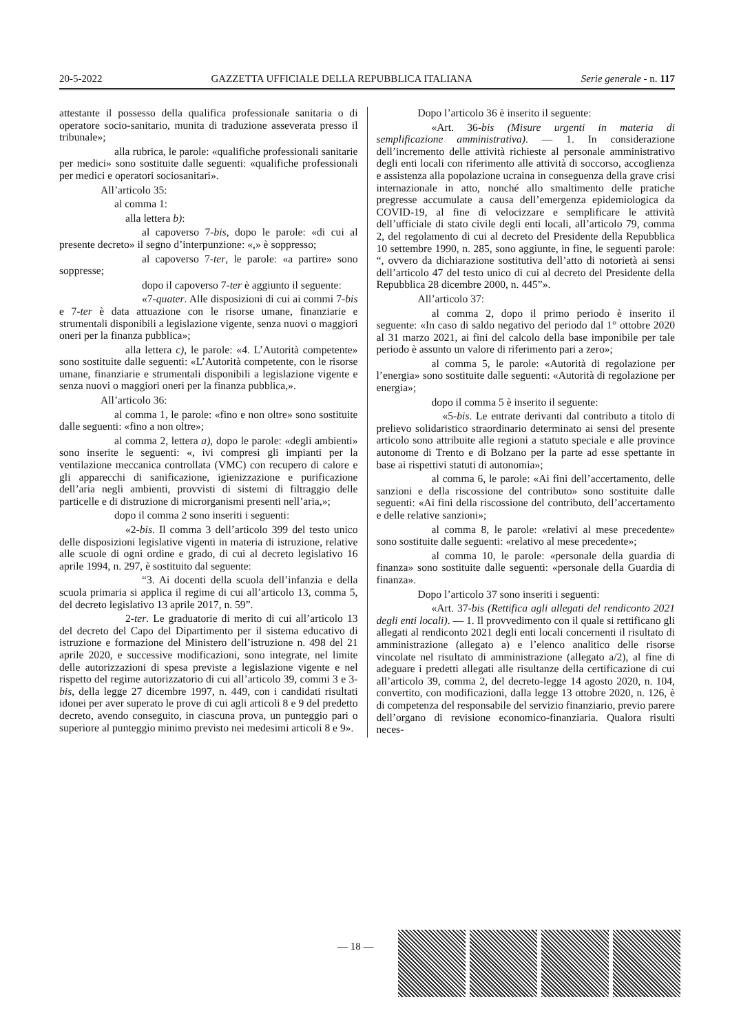20-5-2022 GAZZETTA UFFICIALE DELLA REPUBBLICA ITALIANA Serie generale - n. 117
attestante il possesso della qualifica professionale sanitaria o di operatore socio-sanitario, munita di traduzione asseverata presso il tribunale»;
alla rubrica, le parole: «qualifiche professionali sanitarie per medici» sono sostituite dalle seguenti: «qualifiche professionali per medici e operatori sociosanitari».
All’articolo 35:
al comma 1:
alla lettera b):
al capoverso 7-bis, dopo le parole: «di cui al presente decreto» il segno d’interpunzione: «,» è soppresso;
al capoverso 7-ter, le parole: «a partire» sono soppresse;
dopo il capoverso 7-ter è aggiunto il seguente:
«7-quater. Alle disposizioni di cui ai commi 7-bis e 7-ter è data attuazione con le risorse umane, finanziarie e strumentali disponibili a legislazione vigente, senza nuovi o maggiori oneri per la finanza pubblica»;
alla lettera c), le parole: «4. L’Autorità competente» sono sostituite dalle seguenti: «L’Autorità competente, con le risorse umane, finanziarie e strumentali disponibili a legislazione vigente e senza nuovi o maggiori oneri per la finanza pubblica,».
All’articolo 36:
al comma 1, le parole: «fino e non oltre» sono sostituite dalle seguenti: «fino a non oltre»;
al comma 2, lettera a), dopo le parole: «degli ambienti» sono inserite le seguenti: «, ivi compresi gli impianti per la ventilazione meccanica controllata (VMC) con recupero di calore e gli apparecchi di sanificazione, igienizzazione e purificazione dell’aria negli ambienti, provvisti di sistemi di filtraggio delle particelle e di distruzione di microrganismi presenti nell’aria,»;
dopo il comma 2 sono inseriti i seguenti:
«2-bis. Il comma 3 dell’articolo 399 del testo unico delle disposizioni legislative vigenti in materia di istruzione, relative alle scuole di ogni ordine e grado, di cui al decreto legislativo 16 aprile 1994, n. 297, è sostituito dal seguente:
“3. Ai docenti della scuola dell’infanzia e della scuola primaria si applica il regime di cui all’articolo 13, comma 5, del decreto legislativo 13 aprile 2017, n. 59”.
2-ter. Le graduatorie di merito di cui all’articolo 13 del decreto del Capo del Dipartimento per il sistema educativo di istruzione e formazione del Ministero dell’istruzione n. 498 del 21 aprile 2020, e successive modificazioni, sono integrate, nel limite delle autorizzazioni di spesa previste a legislazione vigente e nel rispetto del regime autorizzatorio di cui all’articolo 39, commi 3 e 3-bis, della legge 27 dicembre 1997, n. 449, con i candidati risultati idonei per aver superato le prove di cui agli articoli 8 e 9 del predetto decreto, avendo conseguito, in ciascuna prova, un punteggio pari o superiore al punteggio minimo previsto nei medesimi articoli 8 e 9».
Dopo l’articolo 36 è inserito il seguente:
«Art. 36-bis (Misure urgenti in materia di semplificazione amministrativa). — 1. In considerazione dell’incremento delle attività richieste al personale amministrativo degli enti locali con riferimento alle attività di soccorso, accoglienza e assistenza alla popolazione ucraina in conseguenza della grave crisi internazionale in atto, nonché allo smaltimento delle pratiche pregresse accumulate a causa dell’emergenza epidemiologica da COVID-19, al fine di velocizzare e semplificare le attività dell’ufficiale di stato civile degli enti locali, all’articolo 79, comma 2, del regolamento di cui al decreto del Presidente della Repubblica 10 settembre 1990, n. 285, sono aggiunte, in fine, le seguenti parole: “, ovvero da dichiarazione sostitutiva dell’atto di notorietà ai sensi dell’articolo 47 del testo unico di cui al decreto del Presidente della Repubblica 28 dicembre 2000, n. 445”».
All’articolo 37:
al comma 2, dopo il primo periodo è inserito il seguente: «In caso di saldo negativo del periodo dal 1° ottobre 2020 al 31 marzo 2021, ai fini del calcolo della base imponibile per tale periodo è assunto un valore di riferimento pari a zero»;
al comma 5, le parole: «Autorità di regolazione per l’energia» sono sostituite dalle seguenti: «Autorità di regolazione per energia»;
dopo il comma 5 è inserito il seguente:
«5-bis. Le entrate derivanti dal contributo a titolo di prelievo solidaristico straordinario determinato ai sensi del presente articolo sono attribuite alle regioni a statuto speciale e alle province autonome di Trento e di Bolzano per la parte ad esse spettante in base ai rispettivi statuti di autonomia»;
al comma 6, le parole: «Ai fini dell’accertamento, delle sanzioni e della riscossione del contributo» sono sostituite dalle seguenti: «Ai fini della riscossione del contributo, dell’accertamento e delle relative sanzioni»;
al comma 8, le parole: «relativi al mese precedente» sono sostituite dalle seguenti: «relativo al mese precedente»;
al comma 10, le parole: «personale della guardia di finanza» sono sostituite dalle seguenti: «personale della Guardia di finanza».
Dopo l’articolo 37 sono inseriti i seguenti:
«Art. 37-bis (Rettifica agli allegati del rendiconto 2021 degli enti locali). — 1. Il provvedimento con il quale si rettificano gli allegati al rendiconto 2021 degli enti locali concernenti il risultato di amministrazione (allegato a) e l’elenco analitico delle risorse vincolate nel risultato di amministrazione (allegato a/2), al fine di adeguare i predetti allegati alle risultanze della certificazione di cui all’articolo 39, comma 2, del decreto-legge 14 agosto 2020, n. 104, convertito, con modificazioni, dalla legge 13 ottobre 2020, n. 126, è di competenza del responsabile del servizio finanziario, previo parere dell’organo di revisione economico-finanziaria. Qualora risulti neces-
— 18 —